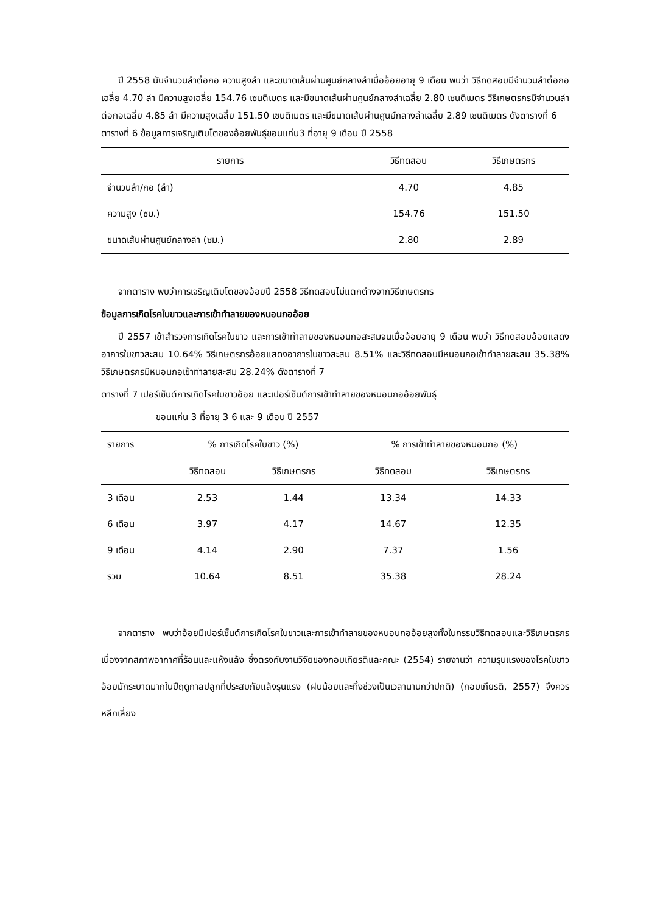ปี 2558 นับจำนวนลำต่อกอ ความสูงลำ และขนาดเส้นผ่านศูนย์กลางลำเมื่ออ้อยอายุ 9 เดือน พบว่า วิธีทดสอบมีจำนวนลำต่อกอเฉลี่ย 4.70 ลำ มีความสูงเฉลี่ย 154.76 เซนติเมตร และมีขนาดเส้นผ่านศูนย์กลางลำเฉลี่ย 2.80 เซนติเมตร วิธีเกษตรกรมีจำนวนลำต่อกอเฉลี่ย 4.85 ลำ มีความสูงเฉลี่ย 151.50 เซนติเมตร และมีขนาดเส้นผ่านศูนย์กลางลำเฉลี่ย 2.89 เซนติเมตร ดังตารางที่ 6
ตารางที่ 6 ข้อมูลการเจริญเติบโตของอ้อยพันธุ์ขอนแก่น3 ที่อายุ 9 เดือน ปี 2558
| รายการ | วิธีทดสอบ | วิธีเกษตรกร |
| --- | --- | --- |
| จำนวนลำ/กอ (ลำ) | 4.70 | 4.85 |
| ความสูง (ซม.) | 154.76 | 151.50 |
| ขนาดเส้นผ่านศูนย์กลางลำ (ซม.) | 2.80 | 2.89 |
จากตาราง พบว่าการเจริญเติบโตของอ้อยปี 2558 วิธีทดสอบไม่แตกต่างจากวิธีเกษตรกร
ข้อมูลการเกิดโรคใบขาวและการเข้าทำลายของหนอนกออ้อย
ปี 2557 เข้าสำรวจการเกิดโรคใบขาว และการเข้าทำลายของหนอนกอสะสมจนเมื่ออ้อยอายุ 9 เดือน พบว่า วิธีทดสอบอ้อยแสดงอาการใบขาวสะสม 10.64% วิธีเกษตรกรอ้อยแสดงอาการใบขาวสะสม 8.51% และวิธีทดสอบมีหนอนกอเข้าทำลายสะสม 35.38% วิธีเกษตรกรมีหนอนกอเข้าทำลายสะสม 28.24% ดังตารางที่ 7
ตารางที่ 7 เปอร์เซ็นต์การเกิดโรคใบขาวอ้อย และเปอร์เซ็นต์การเข้าทำลายของหนอนกออ้อยพันธุ์
ขอนแก่น 3 ที่อายุ 3 6 และ 9 เดือน ปี 2557
| รายการ | % การเกิดโรคใบขาว (%) | | % การเข้าทำลายของหนอนกอ (%) | |
| --- | --- | --- | --- | --- |
| | วิธีทดสอบ | วิธีเกษตรกร | วิธีทดสอบ | วิธีเกษตรกร |
| 3 เดือน | 2.53 | 1.44 | 13.34 | 14.33 |
| 6 เดือน | 3.97 | 4.17 | 14.67 | 12.35 |
| 9 เดือน | 4.14 | 2.90 | 7.37 | 1.56 |
| รวม | 10.64 | 8.51 | 35.38 | 28.24 |
จากตาราง พบว่าอ้อยมีเปอร์เซ็นต์การเกิดโรคใบขาวและการเข้าทำลายของหนอนกออ้อยสูงทั้งในกรรมวิธีทดสอบและวิธีเกษตรกร เนื่องจากสภาพอากาศที่ร้อนและแห้งแล้ง ซึ่งตรงกับงานวิจัยของกอบเกียรติและคณะ (2554) รายงานว่า ความรุนแรงของโรคใบขาวอ้อยมักระบาดมากในปีฤดูกาลปลูกที่ประสบภัยแล้งรุนแรง (ฝนน้อยและทิ้งช่วงเป็นเวลานานกว่าปกติ) (กอบเกียรติ, 2557) จึงควรหลีกเลี่ยง